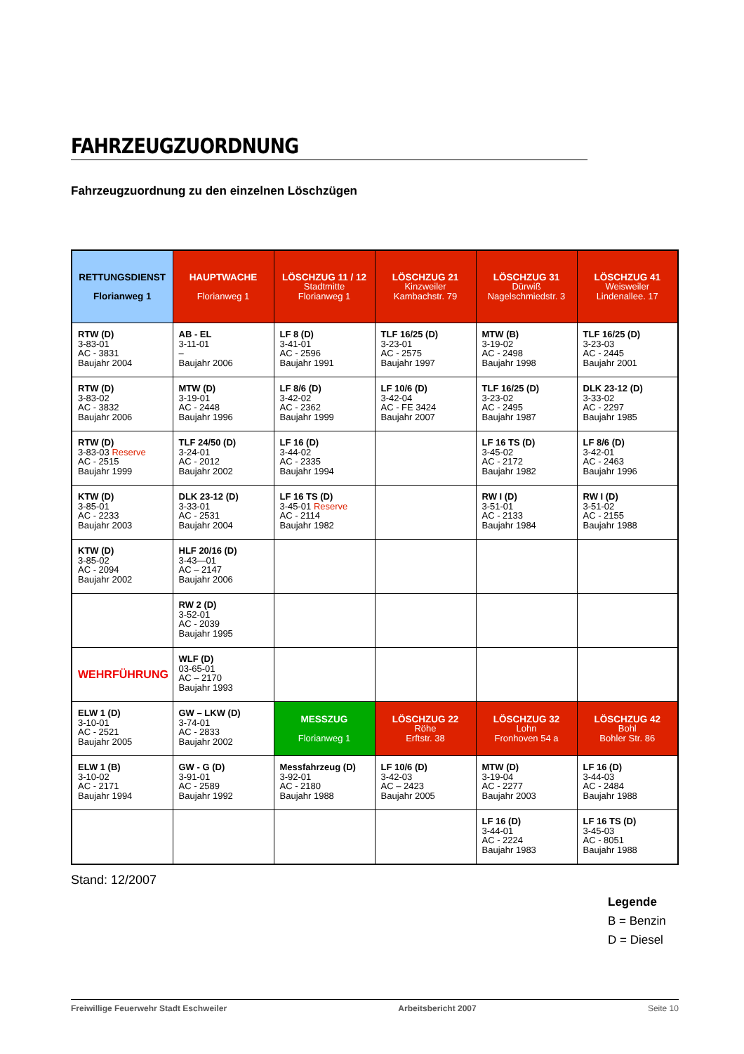FAHRZEUGZUORDNUNG
Fahrzeugzuordnung zu den einzelnen Löschzügen
| RETTUNGSDIENST Florianweg 1 | HAUPTWACHE Florianweg 1 | LÖSCHZUG 11 / 12 Stadtmitte Florianweg 1 | LÖSCHZUG 21 Kinzweiler Kambachstr. 79 | LÖSCHZUG 31 Dürwiß Nagelschmiedstr. 3 | LÖSCHZUG 41 Weisweiler Lindenallee. 17 |
| --- | --- | --- | --- | --- | --- |
| RTW (D) 3-83-01 AC - 3831 Baujahr 2004 | AB - EL 3-11-01 – Baujahr 2006 | LF 8 (D) 3-41-01 AC - 2596 Baujahr 1991 | TLF 16/25 (D) 3-23-01 AC - 2575 Baujahr 1997 | MTW (B) 3-19-02 AC - 2498 Baujahr 1998 | TLF 16/25 (D) 3-23-03 AC - 2445 Baujahr 2001 |
| RTW (D) 3-83-02 AC - 3832 Baujahr 2006 | MTW (D) 3-19-01 AC - 2448 Baujahr 1996 | LF 8/6 (D) 3-42-02 AC - 2362 Baujahr 1999 | LF 10/6 (D) 3-42-04 AC - FE 3424 Baujahr 2007 | TLF 16/25 (D) 3-23-02 AC - 2495 Baujahr 1987 | DLK 23-12 (D) 3-33-02 AC - 2297 Baujahr 1985 |
| RTW (D) 3-83-03 Reserve AC - 2515 Baujahr 1999 | TLF 24/50 (D) 3-24-01 AC - 2012 Baujahr 2002 | LF 16 (D) 3-44-02 AC - 2335 Baujahr 1994 | | LF 16 TS (D) 3-45-02 AC - 2172 Baujahr 1982 | LF 8/6 (D) 3-42-01 AC - 2463 Baujahr 1996 |
| KTW (D) 3-85-01 AC - 2233 Baujahr 2003 | DLK 23-12 (D) 3-33-01 AC - 2531 Baujahr 2004 | LF 16 TS (D) 3-45-01 Reserve AC - 2114 Baujahr 1982 | | RW I (D) 3-51-01 AC - 2133 Baujahr 1984 | RW I (D) 3-51-02 AC - 2155 Baujahr 1988 |
| KTW (D) 3-85-02 AC - 2094 Baujahr 2002 | HLF 20/16 (D) 3-43—01 AC – 2147 Baujahr 2006 | | | | |
| | RW 2 (D) 3-52-01 AC - 2039 Baujahr 1995 | | | | |
| WEHRFÜHRUNG | WLF (D) 03-65-01 AC – 2170 Baujahr 1993 | | | | |
| ELW 1 (D) 3-10-01 AC - 2521 Baujahr 2005 | GW – LKW (D) 3-74-01 AC - 2833 Baujahr 2002 | MESSZUG Florianweg 1 | LÖSCHZUG 22 Röhe Erftstr. 38 | LÖSCHZUG 32 Lohn Fronhoven 54 a | LÖSCHZUG 42 Bohl Bohler Str. 86 |
| ELW 1 (B) 3-10-02 AC - 2171 Baujahr 1994 | GW - G (D) 3-91-01 AC - 2589 Baujahr 1992 | Messfahrzeug (D) 3-92-01 AC - 2180 Baujahr 1988 | LF 10/6 (D) 3-42-03 AC – 2423 Baujahr 2005 | MTW (D) 3-19-04 AC - 2277 Baujahr 2003 | LF 16 (D) 3-44-03 AC - 2484 Baujahr 1988 |
| | | | | LF 16 (D) 3-44-01 AC - 2224 Baujahr 1983 | LF 16 TS (D) 3-45-03 AC - 8051 Baujahr 1988 |
Stand: 12/2007
Legende
B = Benzin
D = Diesel
Freiwillige Feuerwehr Stadt Eschweiler Arbeitsbericht 2007 Seite 10